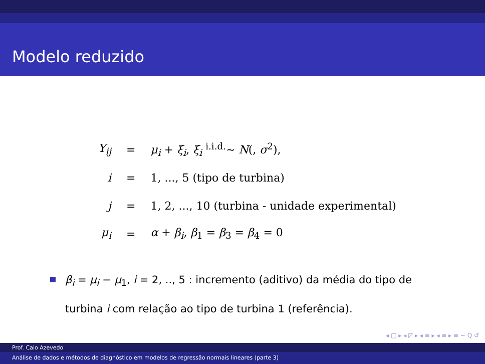Modelo reduzido
| Y<sub>ij</sub> | = | μ<sub>i</sub> + ξ<sub>i</sub> , ξ<sub>i</sub> <sup>i.i.d.</sup>∼ N (, σ<sup>2</sup>), |
| i | = | 1, ..., 5 (tipo de turbina) |
| j | = | 1, 2, ..., 10 (turbina - unidade experimental) |
| μ<sub>i</sub> | = | α + β<sub>i</sub> , β<sub>1</sub> = β<sub>3</sub> = β<sub>4</sub> = 0 |
β<sub>i</sub> = μ<sub>i</sub> − μ<sub>1</sub>, i = 2, .., 5 : incremento (aditivo) da média do tipo de turbina i com relação ao tipo de turbina 1 (referência).
◂ □ ▸ ◂ ◸ ▸ ◂ ≡ ▸ ◂ ≡ ▸ ≡ ∽ Q ↺
Prof. Caio Azevedo
Análise de dados e métodos de diagnóstico em modelos de regressão normais lineares (parte 3)